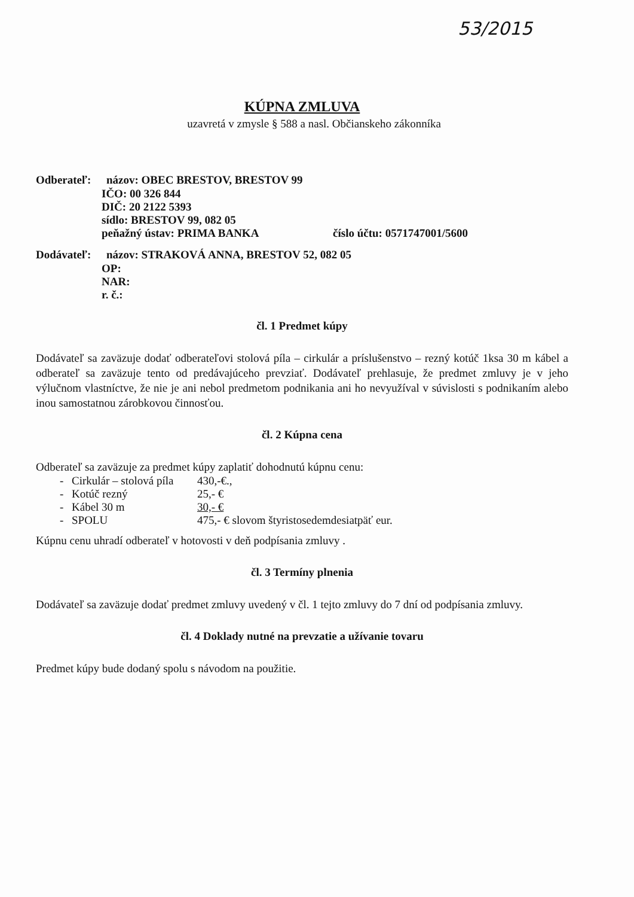53/2015
KÚPNA ZMLUVA
uzavretá v zmysle § 588 a nasl. Občianskeho zákonníka
Odberateľ: názov: OBEC BRESTOV, BRESTOV 99
IČO: 00 326 844
DIČ: 20 2122 5393
sídlo: BRESTOV 99, 082 05
peňažný ústav: PRIMA BANKA číslo účtu: 0571747001/5600
Dodávateľ: názov: STRAKOVÁ ANNA, BRESTOV 52, 082 05
OP:
NAR:
r. č.:
čl. 1 Predmet kúpy
Dodávateľ sa zaväzuje dodať odberateľovi stolová píla – cirkulár a príslušenstvo – rezný kotúč 1ksa 30 m kábel a odberateľ sa zaväzuje tento od predávajúceho prevziať. Dodávateľ prehlasuje, že predmet zmluvy je v jeho výlučnom vlastníctve, že nie je ani nebol predmetom podnikania ani ho nevyužíval v súvislosti s podnikaním alebo inou samostatnou zárobkovou činnosťou.
čl. 2 Kúpna cena
Odberateľ sa zaväzuje za predmet kúpy zaplatiť dohodnutú kúpnu cenu:
- Cirkulár – stolová píla 430,-€.,
- Kotúč rezný 25,- €
- Kábel 30 m 30,- €
- SPOLU 475,- € slovom štyristosedemdesiatpäť eur.
Kúpnu cenu uhradí odberateľ v hotovosti v deň podpísania zmluvy .
čl. 3 Termíny plnenia
Dodávateľ sa zaväzuje dodať predmet zmluvy uvedený v čl. 1 tejto zmluvy do 7 dní od podpísania zmluvy.
čl. 4 Doklady nutné na prevzatie a užívanie tovaru
Predmet kúpy bude dodaný spolu s návodom na použitie.